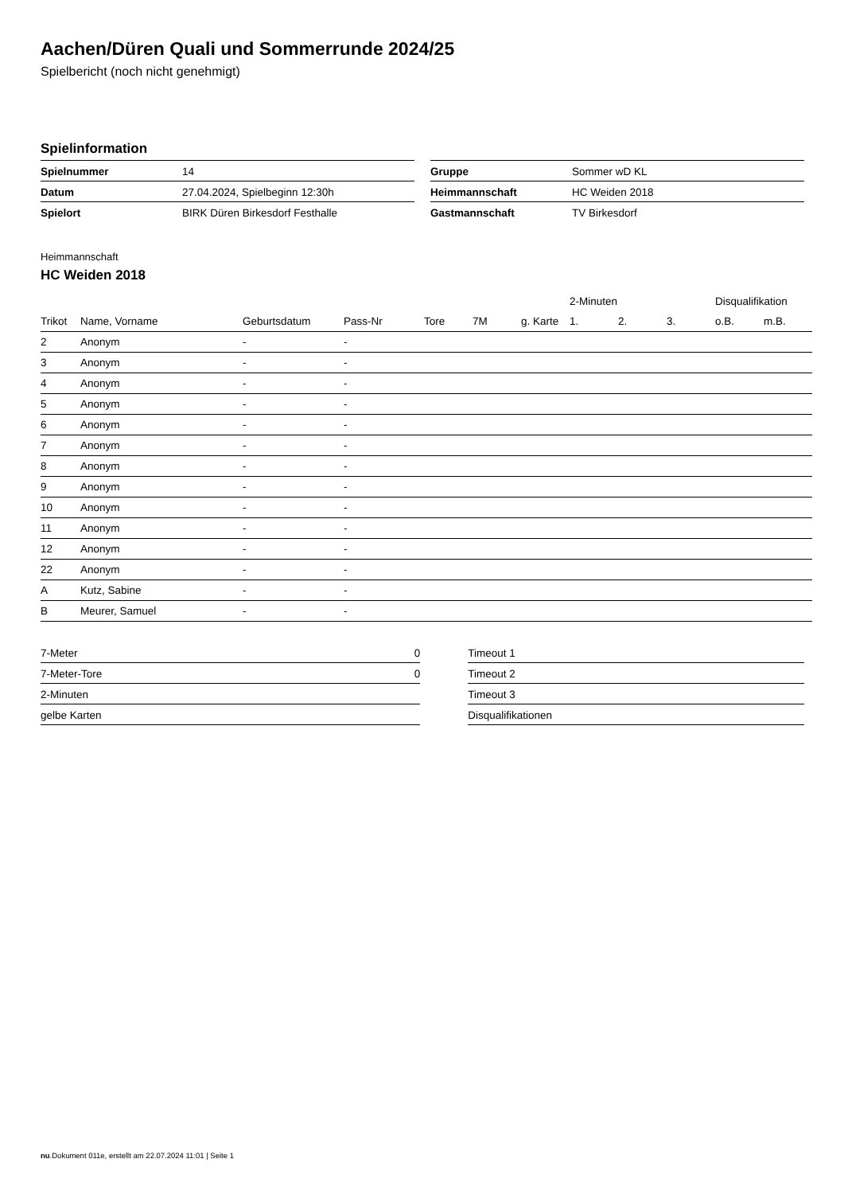Aachen/Düren Quali und Sommerrunde 2024/25
Spielbericht (noch nicht genehmigt)
Spielinformation
| Spielnummer | 14 |
| Datum | 27.04.2024, Spielbeginn 12:30h |
| Spielort | BIRK Düren Birkesdorf Festhalle |
| Gruppe | Sommer wD KL |
| Heimmannschaft | HC Weiden 2018 |
| Gastmannschaft | TV Birkesdorf |
Heimmannschaft
HC Weiden 2018
| | | | | | | | | 2-Minuten | | | Disqualifikation | |
| --- | --- | --- | --- | --- | --- | --- | --- | --- | --- | --- | --- | --- |
| Trikot | Name, Vorname | Geburtsdatum | Pass-Nr | Tore | 7M | g. Karte | | 1. | 2. | 3. | o.B. | m.B. |
| 2 | Anonym | - | - | | | | | | | | | |
| 3 | Anonym | - | - | | | | | | | | | |
| 4 | Anonym | - | - | | | | | | | | | |
| 5 | Anonym | - | - | | | | | | | | | |
| 6 | Anonym | - | - | | | | | | | | | |
| 7 | Anonym | - | - | | | | | | | | | |
| 8 | Anonym | - | - | | | | | | | | | |
| 9 | Anonym | - | - | | | | | | | | | |
| 10 | Anonym | - | - | | | | | | | | | |
| 11 | Anonym | - | - | | | | | | | | | |
| 12 | Anonym | - | - | | | | | | | | | |
| 22 | Anonym | - | - | | | | | | | | | |
| A | Kutz, Sabine | - | - | | | | | | | | | |
| B | Meurer, Samuel | - | - | | | | | | | | | |
| 7-Meter | 0 |
| 7-Meter-Tore | 0 |
| 2-Minuten | |
| gelbe Karten | |
| Timeout 1 |
| Timeout 2 |
| Timeout 3 |
| Disqualifikationen |
nu.Dokument 011e, erstellt am 22.07.2024 11:01 | Seite 1